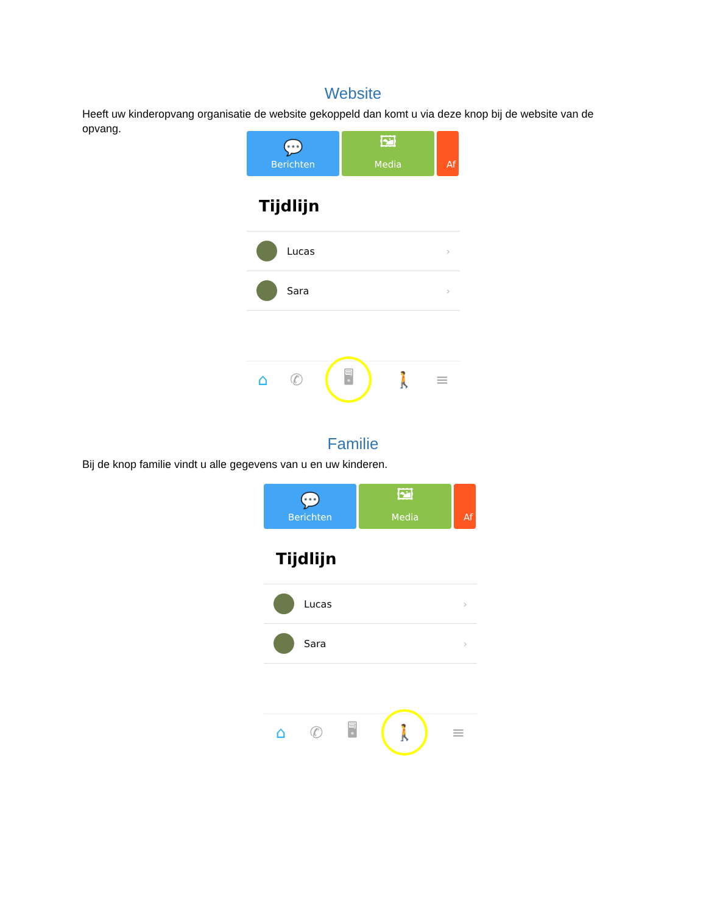Website
Heeft uw kinderopvang organisatie de website gekoppeld dan komt u via deze knop bij de website van de opvang.
💬
Berichten
🖼
Media
Af
Tijdlijn
Lucas ›
Sara ›
⌂ ✆ 🖥 🚶 ≡
Familie
Bij de knop familie vindt u alle gegevens van u en uw kinderen.
💬
Berichten
🖼
Media
Af
Tijdlijn
Lucas ›
Sara ›
⌂ ✆ 🖥 🚶 ≡